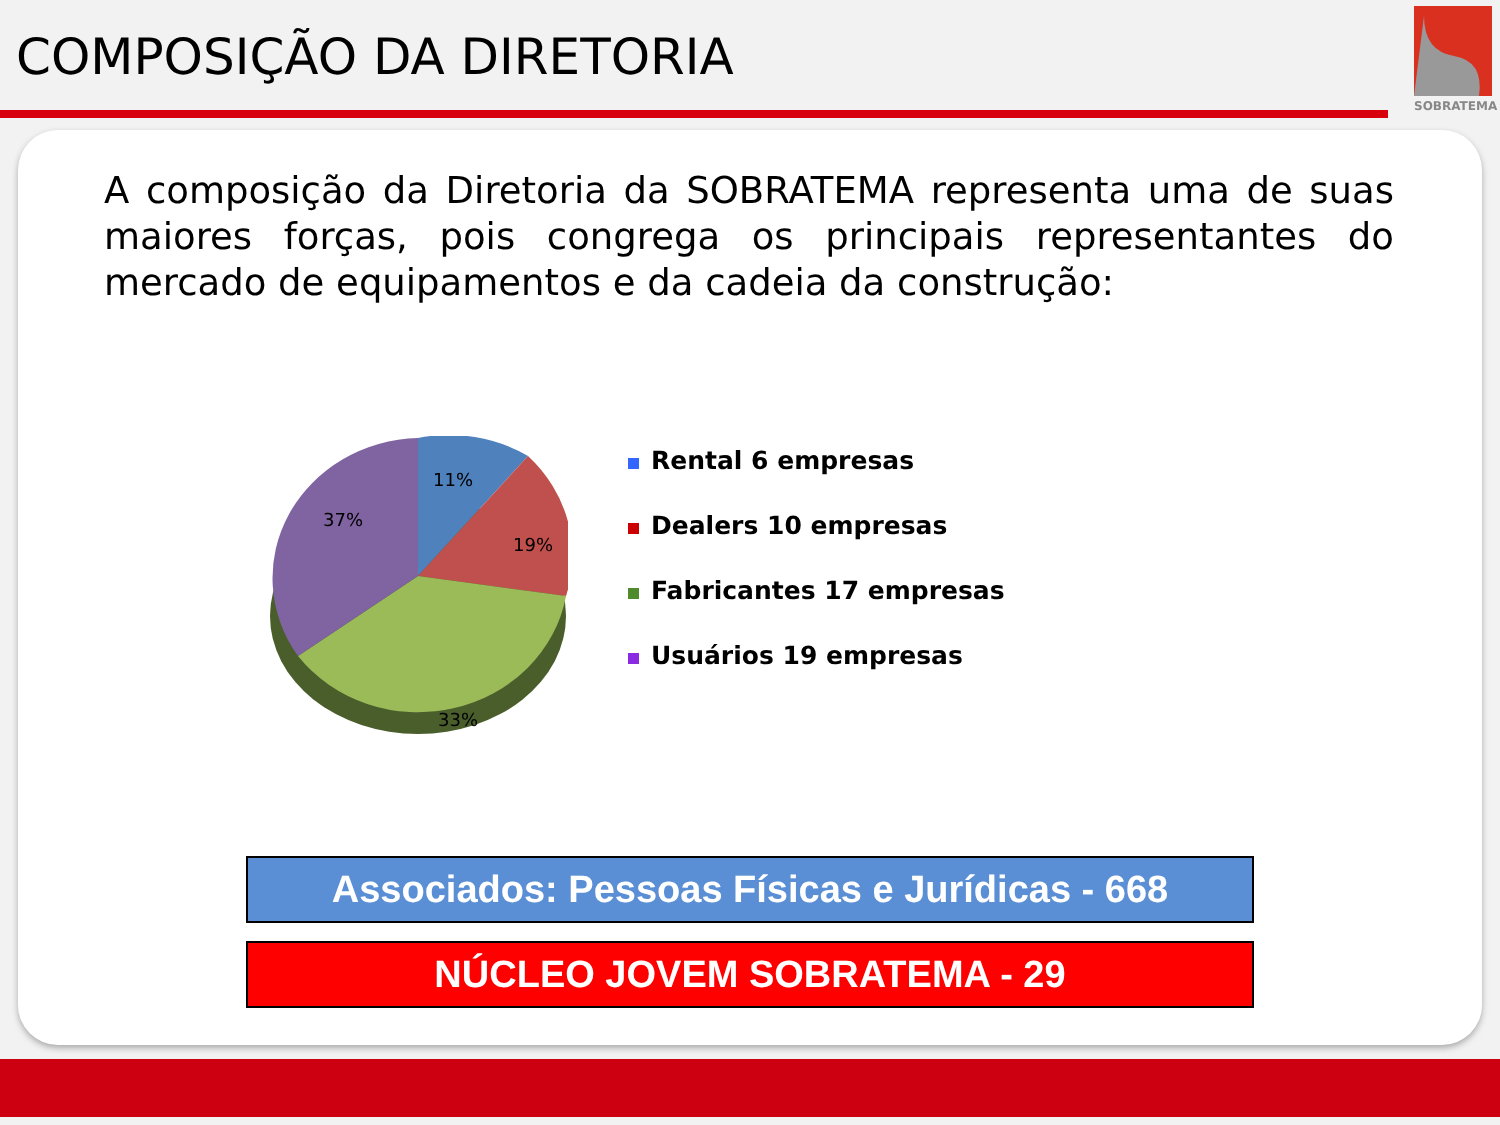COMPOSIÇÃO DA DIRETORIA
SOBRATEMA
A composição da Diretoria da SOBRATEMA representa uma de suas maiores forças, pois congrega os principais representantes do mercado de equipamentos e da cadeia da construção:
11%
19%
33%
37%
Rental 6 empresas
Dealers 10 empresas
Fabricantes 17 empresas
Usuários 19 empresas
Associados: Pessoas Físicas e Jurídicas - 668
NÚCLEO JOVEM SOBRATEMA - 29